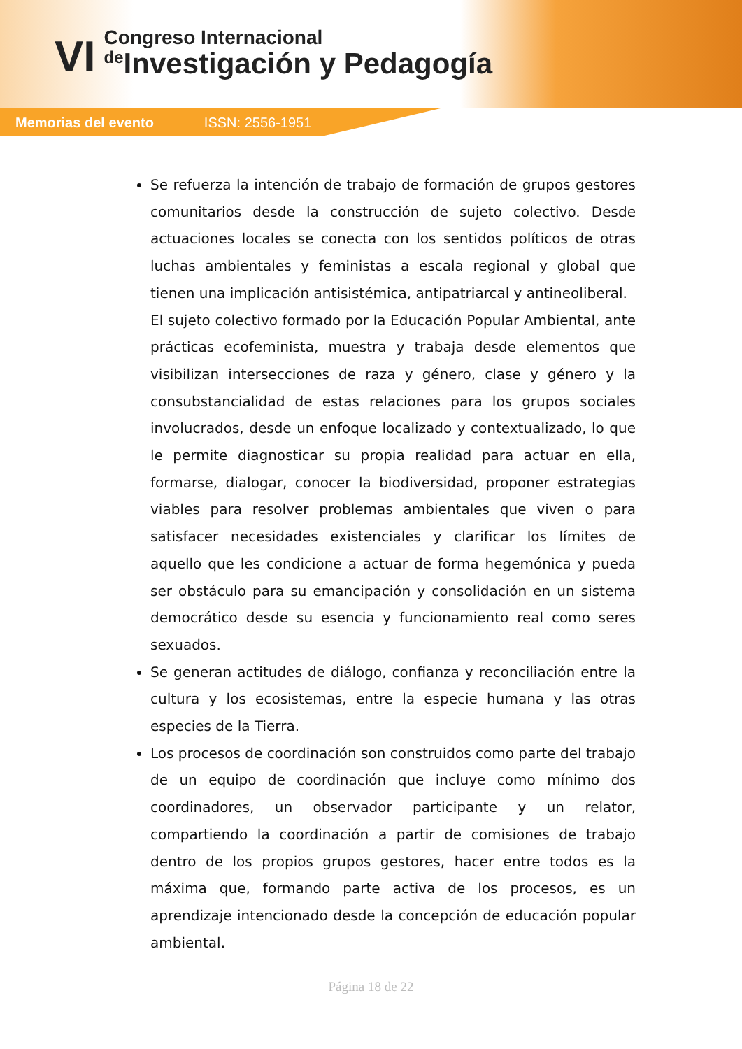VI
Congreso Internacional
de Investigación y Pedagogía
Memorias del evento ISSN: 2556-1951
Se refuerza la intención de trabajo de formación de grupos gestores comunitarios desde la construcción de sujeto colectivo. Desde actuaciones locales se conecta con los sentidos políticos de otras luchas ambientales y feministas a escala regional y global que tienen una implicación antisistémica, antipatriarcal y antineoliberal.
El sujeto colectivo formado por la Educación Popular Ambiental, ante prácticas ecofeminista, muestra y trabaja desde elementos que visibilizan intersecciones de raza y género, clase y género y la consubstancialidad de estas relaciones para los grupos sociales involucrados, desde un enfoque localizado y contextualizado, lo que le permite diagnosticar su propia realidad para actuar en ella, formarse, dialogar, conocer la biodiversidad, proponer estrategias viables para resolver problemas ambientales que viven o para satisfacer necesidades existenciales y clarificar los límites de aquello que les condicione a actuar de forma hegemónica y pueda ser obstáculo para su emancipación y consolidación en un sistema democrático desde su esencia y funcionamiento real como seres sexuados.
Se generan actitudes de diálogo, confianza y reconciliación entre la cultura y los ecosistemas, entre la especie humana y las otras especies de la Tierra.
Los procesos de coordinación son construidos como parte del trabajo de un equipo de coordinación que incluye como mínimo dos coordinadores, un observador participante y un relator, compartiendo la coordinación a partir de comisiones de trabajo dentro de los propios grupos gestores, hacer entre todos es la máxima que, formando parte activa de los procesos, es un aprendizaje intencionado desde la concepción de educación popular ambiental.
Página 18 de 22